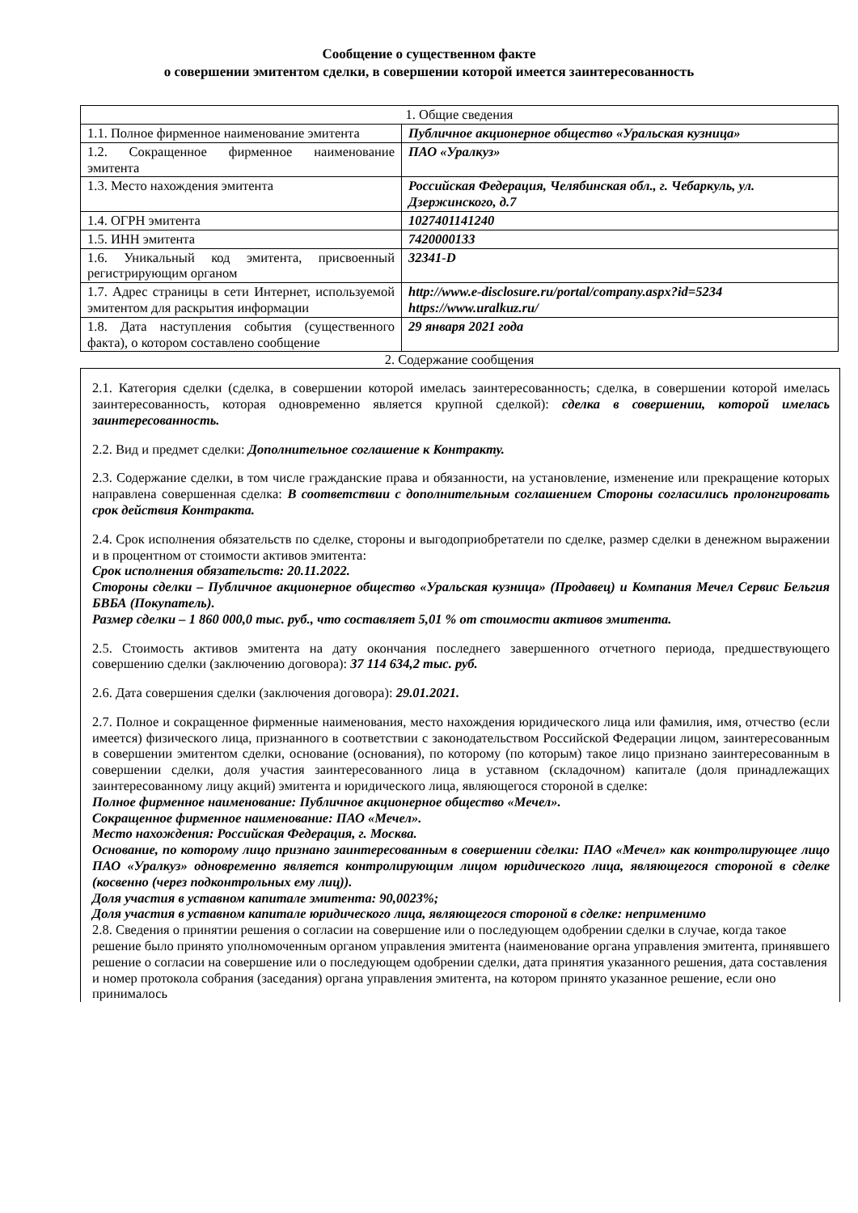Сообщение о существенном факте
о совершении эмитентом сделки, в совершении которой имеется заинтересованность
| 1. Общие сведения | |
| 1.1. Полное фирменное наименование эмитента | Публичное акционерное общество «Уральская кузница» |
| 1.2. Сокращенное фирменное наименование эмитента | ПАО «Уралкуз» |
| 1.3. Место нахождения эмитента | Российская Федерация, Челябинская обл., г. Чебаркуль, ул. Дзержинского, д.7 |
| 1.4. ОГРН эмитента | 1027401141240 |
| 1.5. ИНН эмитента | 7420000133 |
| 1.6. Уникальный код эмитента, присвоенный регистрирующим органом | 32341-D |
| 1.7. Адрес страницы в сети Интернет, используемой эмитентом для раскрытия информации | http://www.e-disclosure.ru/portal/company.aspx?id=5234 https://www.uralkuz.ru/ |
| 1.8. Дата наступления события (существенного факта), о котором составлено сообщение | 29 января 2021 года |
2. Содержание сообщения
2.1. Категория сделки (сделка, в совершении которой имелась заинтересованность; сделка, в совершении которой имелась заинтересованность, которая одновременно является крупной сделкой): сделка в совершении, которой имелась заинтересованность.
2.2. Вид и предмет сделки: Дополнительное соглашение к Контракту.
2.3. Содержание сделки, в том числе гражданские права и обязанности, на установление, изменение или прекращение которых направлена совершенная сделка: В соответствии с дополнительным соглашением Стороны согласились пролонгировать срок действия Контракта.
2.4. Срок исполнения обязательств по сделке, стороны и выгодоприобретатели по сделке, размер сделки в денежном выражении и в процентном от стоимости активов эмитента:
Срок исполнения обязательств: 20.11.2022.
Стороны сделки – Публичное акционерное общество «Уральская кузница» (Продавец) и Компания Мечел Сервис Бельгия БВБА (Покупатель).
Размер сделки – 1 860 000,0 тыс. руб., что составляет 5,01 % от стоимости активов эмитента.
2.5. Стоимость активов эмитента на дату окончания последнего завершенного отчетного периода, предшествующего совершению сделки (заключению договора): 37 114 634,2 тыс. руб.
2.6. Дата совершения сделки (заключения договора): 29.01.2021.
2.7. Полное и сокращенное фирменные наименования, место нахождения юридического лица или фамилия, имя, отчество (если имеется) физического лица, признанного в соответствии с законодательством Российской Федерации лицом, заинтересованным в совершении эмитентом сделки, основание (основания), по которому (по которым) такое лицо признано заинтересованным в совершении сделки, доля участия заинтересованного лица в уставном (складочном) капитале (доля принадлежащих заинтересованному лицу акций) эмитента и юридического лица, являющегося стороной в сделке:
Полное фирменное наименование: Публичное акционерное общество «Мечел».
Сокращенное фирменное наименование: ПАО «Мечел».
Место нахождения: Российская Федерация, г. Москва.
Основание, по которому лицо признано заинтересованным в совершении сделки: ПАО «Мечел» как контролирующее лицо ПАО «Уралкуз» одновременно является контролирующим лицом юридического лица, являющегося стороной в сделке (косвенно (через подконтрольных ему лиц)).
Доля участия в уставном капитале эмитента: 90,0023%;
Доля участия в уставном капитале юридического лица, являющегося стороной в сделке: неприменимо
2.8. Сведения о принятии решения о согласии на совершение или о последующем одобрении сделки в случае, когда такое решение было принято уполномоченным органом управления эмитента (наименование органа управления эмитента, принявшего решение о согласии на совершение или о последующем одобрении сделки, дата принятия указанного решения, дата составления и номер протокола собрания (заседания) органа управления эмитента, на котором принято указанное решение, если оно принималось